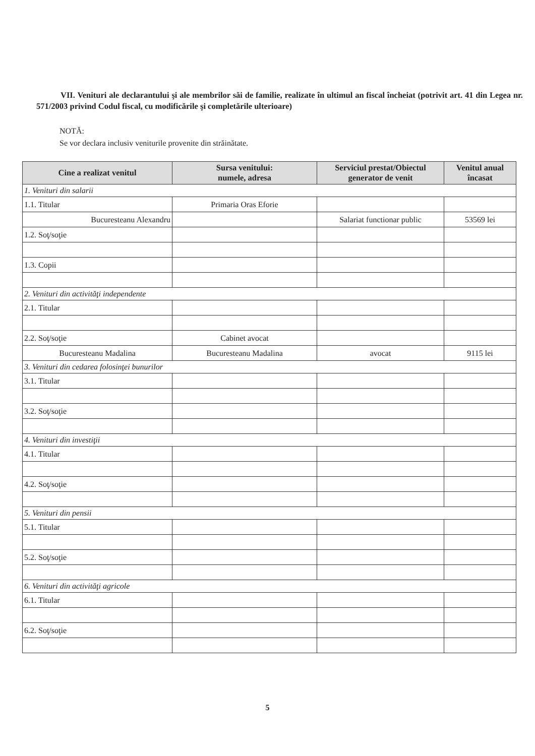VII. Venituri ale declarantului şi ale membrilor săi de familie, realizate în ultimul an fiscal încheiat (potrivit art. 41 din Legea nr. 571/2003 privind Codul fiscal, cu modificările şi completările ulterioare)
NOTĂ:
Se vor declara inclusiv veniturile provenite din străinătate.
| Cine a realizat venitul | Sursa venitului: numele, adresa | Serviciul prestat/Obiectul generator de venit | Venitul anual încasat |
| --- | --- | --- | --- |
| 1. Venituri din salarii | | | |
| 1.1. Titular | Primaria Oras Eforie | | |
| Bucuresteanu Alexandru | | Salariat functionar public | 53569 lei |
| 1.2. Soţ/soţie | | | |
| 1.3. Copii | | | |
| 2. Venituri din activităţi independente | | | |
| 2.1. Titular | | | |
| 2.2. Soţ/soţie | Cabinet avocat | | |
| Bucuresteanu Madalina | Bucuresteanu Madalina | avocat | 9115 lei |
| 3. Venituri din cedarea folosinţei bunurilor | | | |
| 3.1. Titular | | | |
| 3.2. Soţ/soţie | | | |
| 4. Venituri din investiţii | | | |
| 4.1. Titular | | | |
| 4.2. Soţ/soţie | | | |
| 5. Venituri din pensii | | | |
| 5.1. Titular | | | |
| 5.2. Soţ/soţie | | | |
| 6. Venituri din activităţi agricole | | | |
| 6.1. Titular | | | |
| 6.2. Soţ/soţie | | | |
5